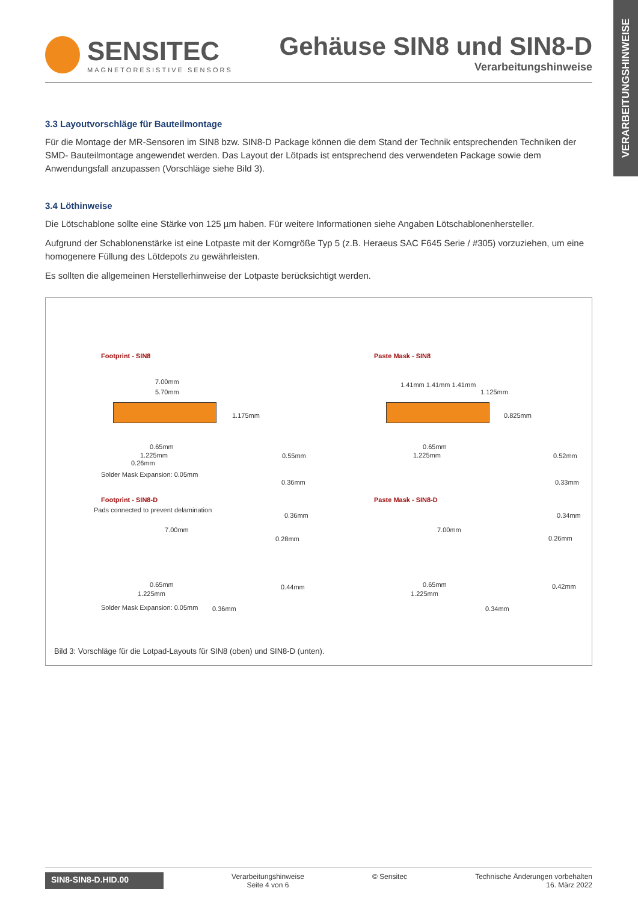VERARBEITUNGSHINWEISE
SENSITEC
MAGNETORESISTIVE SENSORS
Gehäuse SIN8 und SIN8-D
Verarbeitungshinweise
3.3 Layoutvorschläge für Bauteilmontage
Für die Montage der MR-Sensoren im SIN8 bzw. SIN8-D Package können die dem Stand der Technik entsprechenden Techniken der SMD- Bauteilmontage angewendet werden. Das Layout der Lötpads ist entsprechend des verwendeten Package sowie dem Anwendungsfall anzupassen (Vorschläge siehe Bild 3).
3.4 Löthinweise
Die Lötschablone sollte eine Stärke von 125 µm haben. Für weitere Informationen siehe Angaben Lötschablonenhersteller.
Aufgrund der Schablonenstärke ist eine Lotpaste mit der Korngröße Typ 5 (z.B. Heraeus SAC F645 Serie / #305) vorzuziehen, um eine homogenere Füllung des Lötdepots zu gewährleisten.
Es sollten die allgemeinen Herstellerhinweise der Lotpaste berücksichtigt werden.
Footprint - SIN8 Paste Mask - SIN8
Footprint - SIN8-D Paste Mask - SIN8-D
7.00mm
5.70mm
1.175mm
0.65mm
1.225mm
0.26mm
0.55mm
0.36mm
Solder Mask Expansion: 0.05mm
1.41mm 1.41mm 1.41mm
1.125mm
0.825mm
0.65mm
1.225mm 0.52mm
0.33mm
Pads connected to prevent delamination
7.00mm
0.36mm
0.28mm
0.65mm
1.225mm
0.44mm
Solder Mask Expansion: 0.05mm 0.36mm
7.00mm
0.34mm
0.26mm
0.65mm
1.225mm
0.42mm
0.34mm
Bild 3: Vorschläge für die Lotpad-Layouts für SIN8 (oben) und SIN8-D (unten).
SIN8-SIN8-D.HID.00
Verarbeitungshinweise
Seite 4 von 6
© Sensitec Technische Änderungen vorbehalten
16. März 2022